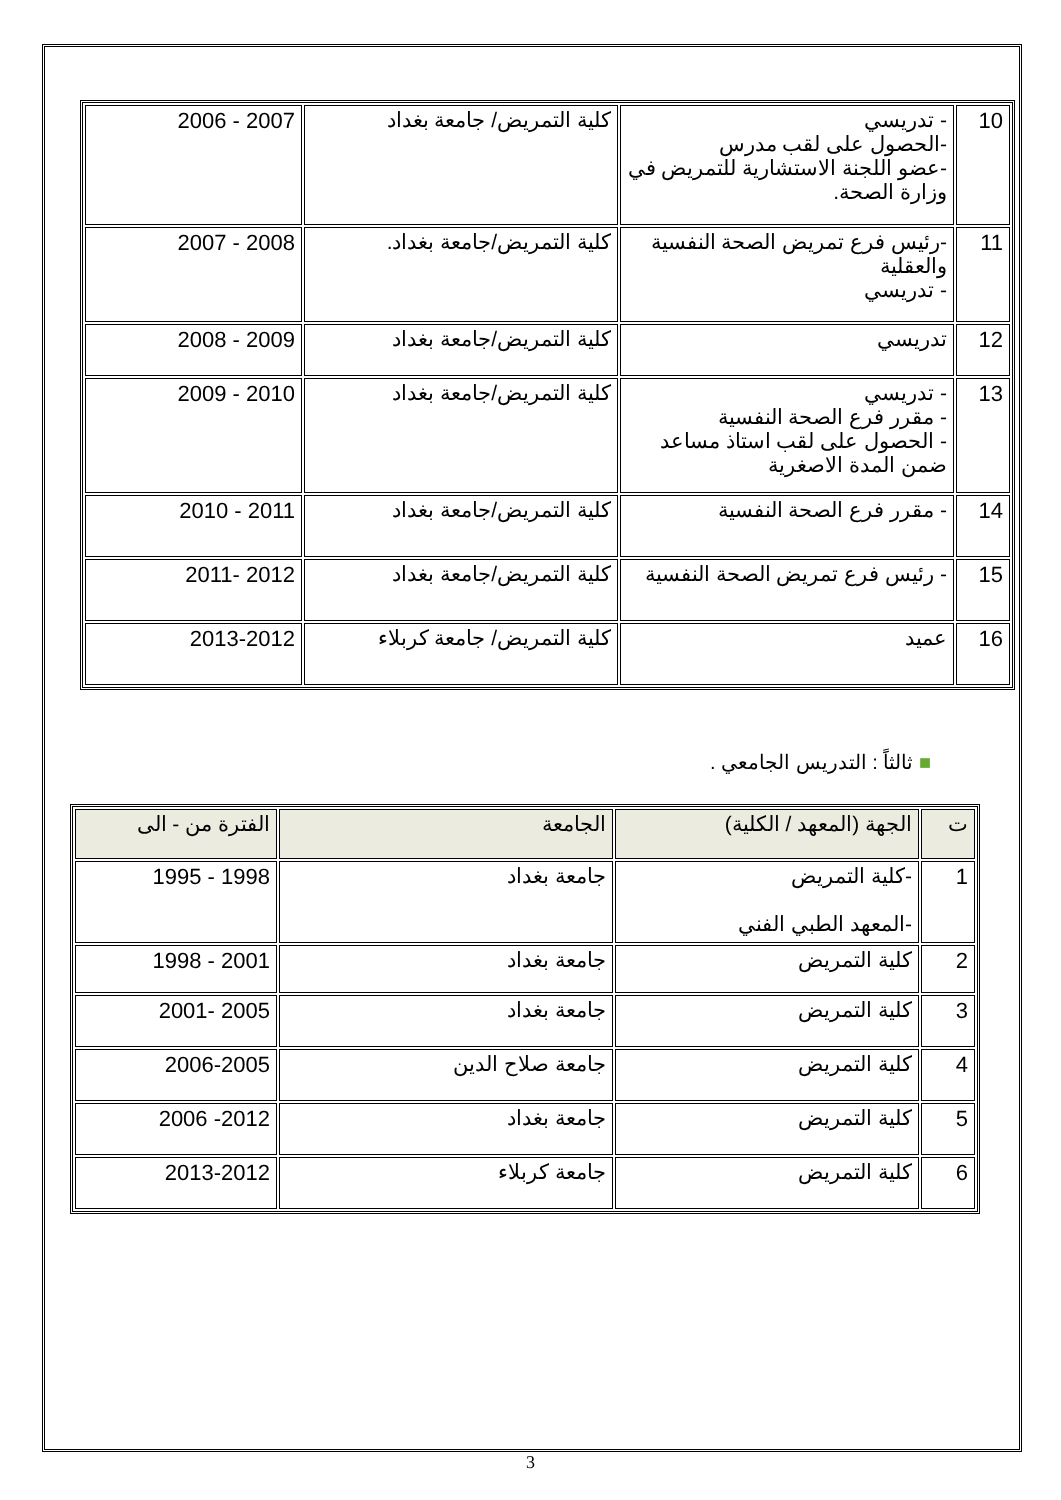| 10 | - تدريسي -الحصول على لقب مدرس -عضو اللجنة الاستشارية للتمريض في وزارة الصحة. | كلية التمريض/ جامعة بغداد | 2007 - 2006 |
| 11 | -رئيس فرع تمريض الصحة النفسية والعقلية - تدريسي | كلية التمريض/جامعة بغداد. | 2008 - 2007 |
| 12 | تدريسي | كلية التمريض/جامعة بغداد | 2009 - 2008 |
| 13 | - تدريسي - مقرر فرع الصحة النفسية - الحصول على لقب استاذ مساعد ضمن المدة الاصغرية | كلية التمريض/جامعة بغداد | 2010 - 2009 |
| 14 | - مقرر فرع الصحة النفسية | كلية التمريض/جامعة بغداد | 2011 - 2010 |
| 15 | - رئيس فرع تمريض الصحة النفسية | كلية التمريض/جامعة بغداد | 2012 -2011 |
| 16 | عميد | كلية التمريض/ جامعة كربلاء | 2013-2012 |
■ ثالثاً : التدريس الجامعي .
| ت | الجهة (المعهد / الكلية) | الجامعة | الفترة من - الى |
| --- | --- | --- | --- |
| 1 | -كلية التمريض -المعهد الطبي الفني | جامعة بغداد | 1998 - 1995 |
| 2 | كلية التمريض | جامعة بغداد | 2001 - 1998 |
| 3 | كلية التمريض | جامعة بغداد | 2005 -2001 |
| 4 | كلية التمريض | جامعة صلاح الدين | 2006-2005 |
| 5 | كلية التمريض | جامعة بغداد | 2012- 2006 |
| 6 | كلية التمريض | جامعة كربلاء | 2013-2012 |
3